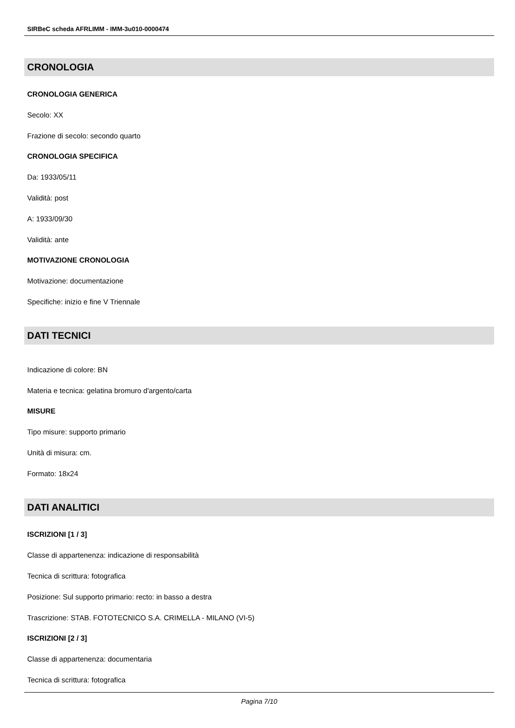SIRBeC scheda AFRLIMM - IMM-3u010-0000474
CRONOLOGIA
CRONOLOGIA GENERICA
Secolo: XX
Frazione di secolo: secondo quarto
CRONOLOGIA SPECIFICA
Da: 1933/05/11
Validità: post
A: 1933/09/30
Validità: ante
MOTIVAZIONE CRONOLOGIA
Motivazione: documentazione
Specifiche: inizio e fine V Triennale
DATI TECNICI
Indicazione di colore: BN
Materia e tecnica: gelatina bromuro d'argento/carta
MISURE
Tipo misure: supporto primario
Unità di misura: cm.
Formato: 18x24
DATI ANALITICI
ISCRIZIONI [1 / 3]
Classe di appartenenza: indicazione di responsabilità
Tecnica di scrittura: fotografica
Posizione: Sul supporto primario: recto: in basso a destra
Trascrizione: STAB. FOTOTECNICO S.A. CRIMELLA - MILANO (VI-5)
ISCRIZIONI [2 / 3]
Classe di appartenenza: documentaria
Tecnica di scrittura: fotografica
Pagina 7/10